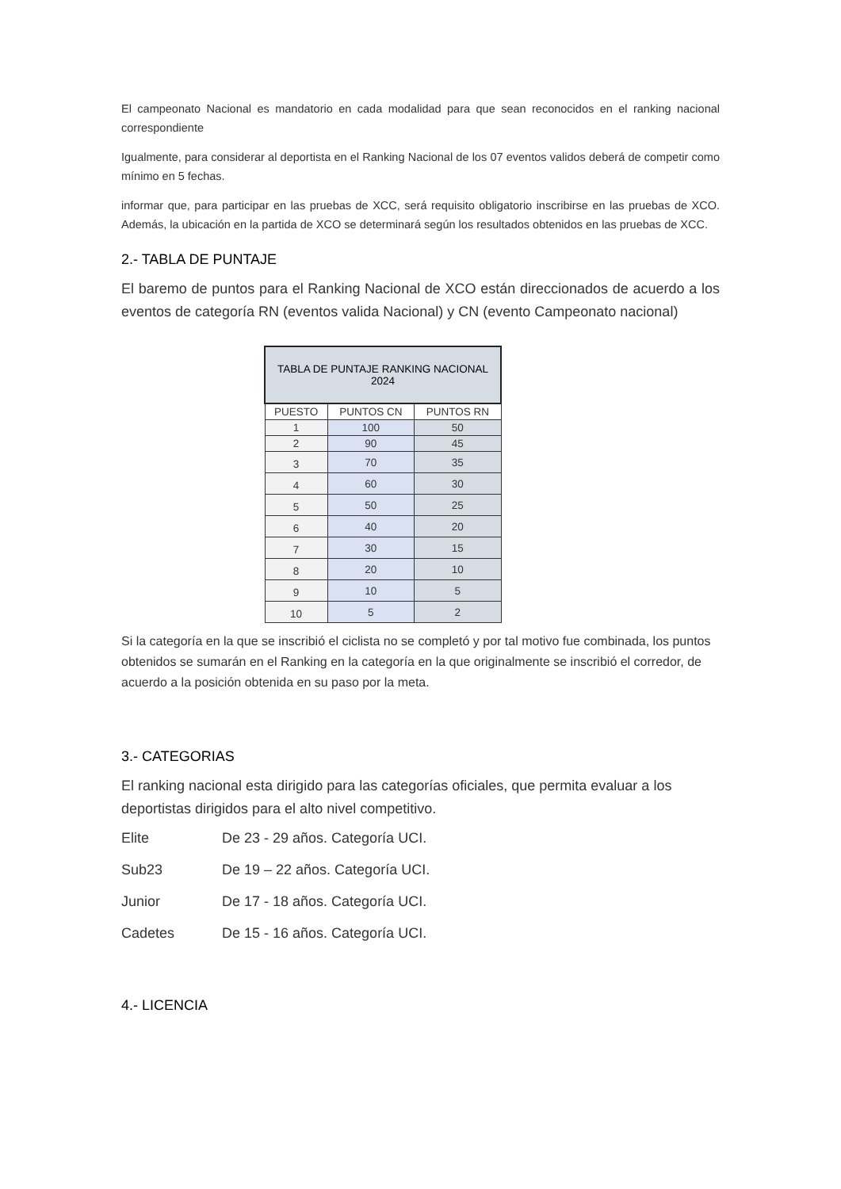El campeonato Nacional es mandatorio en cada modalidad para que sean reconocidos en el ranking nacional correspondiente
Igualmente, para considerar al deportista en el Ranking Nacional de los 07 eventos validos deberá de competir como mínimo en 5 fechas.
informar que, para participar en las pruebas de XCC, será requisito obligatorio inscribirse en las pruebas de XCO. Además, la ubicación en la partida de XCO se determinará según los resultados obtenidos en las pruebas de XCC.
2.- TABLA DE PUNTAJE
El baremo de puntos para el Ranking Nacional de XCO están direccionados de acuerdo a los eventos de categoría RN (eventos valida Nacional) y CN (evento Campeonato nacional)
| TABLA DE PUNTAJE RANKING NACIONAL 2024 | | |
| --- | --- | --- |
| PUESTO | PUNTOS CN | PUNTOS RN |
| 1 | 100 | 50 |
| 2 | 90 | 45 |
| 3 | 70 | 35 |
| 4 | 60 | 30 |
| 5 | 50 | 25 |
| 6 | 40 | 20 |
| 7 | 30 | 15 |
| 8 | 20 | 10 |
| 9 | 10 | 5 |
| 10 | 5 | 2 |
Si la categoría en la que se inscribió el ciclista no se completó y por tal motivo fue combinada, los puntos obtenidos se sumarán en el Ranking en la categoría en la que originalmente se inscribió el corredor, de acuerdo a la posición obtenida en su paso por la meta.
3.- CATEGORIAS
El ranking nacional esta dirigido para las categorías oficiales, que permita evaluar a los deportistas dirigidos para el alto nivel competitivo.
Elite De 23 - 29 años. Categoría UCI.
Sub23 De 19 – 22 años. Categoría UCI.
Junior De 17 - 18 años. Categoría UCI.
Cadetes De 15 - 16 años. Categoría UCI.
4.- LICENCIA